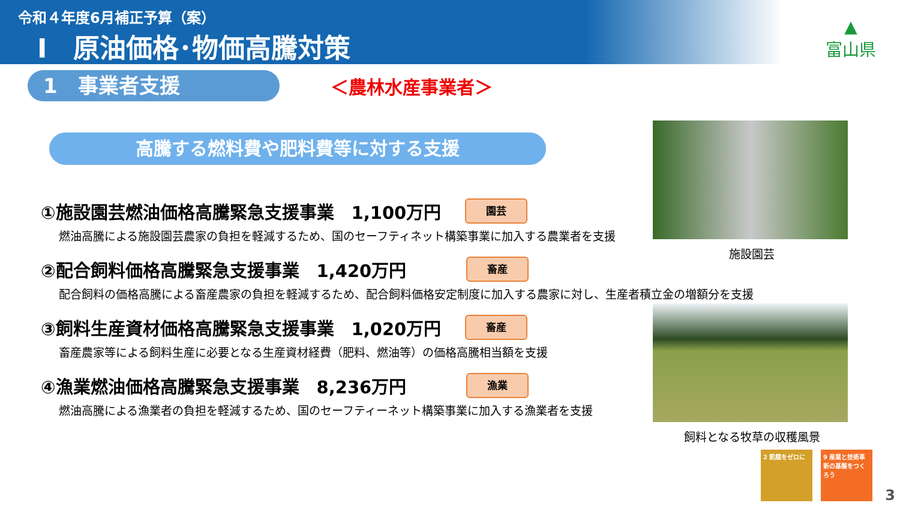令和４年度6月補正予算（案）
Ⅰ　原油価格･物価高騰対策
▲
富山県
1　事業者支援
＜農林水産事業者＞
高騰する燃料費や肥料費等に対する支援
①施設園芸燃油価格高騰緊急支援事業　1,100万円 園芸
燃油高騰による施設園芸農家の負担を軽減するため、国のセーフティネット構築事業に加入する農業者を支援
②配合飼料価格高騰緊急支援事業　1,420万円 畜産
配合飼料の価格高騰による畜産農家の負担を軽減するため、配合飼料価格安定制度に加入する農家に対し、生産者積立金の増額分を支援
③飼料生産資材価格高騰緊急支援事業　1,020万円 畜産
畜産農家等による飼料生産に必要となる生産資材経費（肥料、燃油等）の価格高騰相当額を支援
④漁業燃油価格高騰緊急支援事業　8,236万円 漁業
燃油高騰による漁業者の負担を軽減するため、国のセーフティーネット構築事業に加入する漁業者を支援
施設園芸
飼料となる牧草の収穫風景
2 飢餓をゼロに
9 産業と技術革新の基盤をつくろう
3